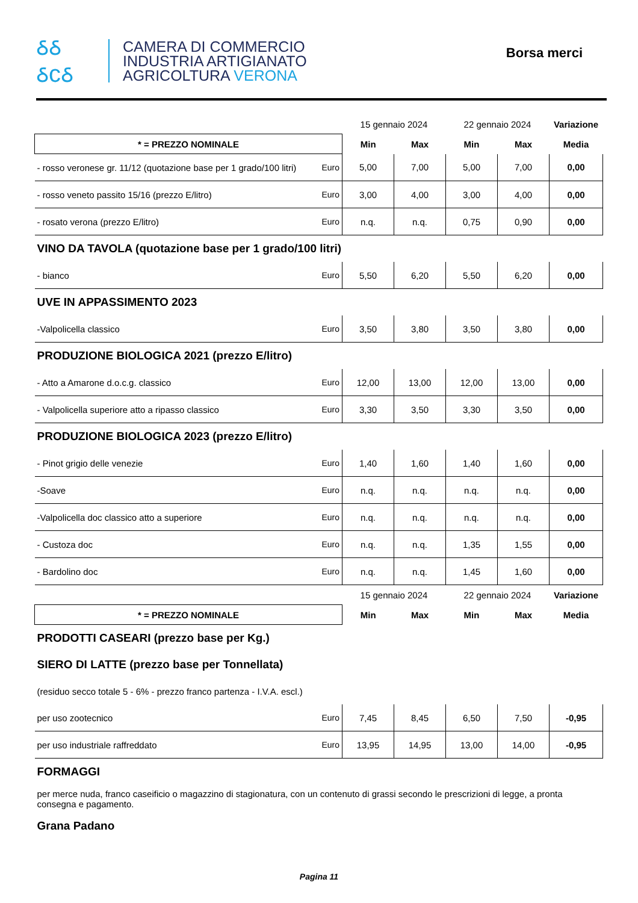ઠઠ
ઠcઠ
CAMERA DI COMMERCIO
INDUSTRIA ARTIGIANATO
AGRICOLTURA VERONA
Borsa merci
| | | 15 gennaio 2024 | | 22 gennaio 2024 | | Variazione |
| --- | --- | --- | --- | --- | --- | --- |
| * = PREZZO NOMINALE | | Min | Max | Min | Max | Media |
| - rosso veronese gr. 11/12 (quotazione base per 1 grado/100 litri) | Euro | 5,00 | 7,00 | 5,00 | 7,00 | 0,00 |
| - rosso veneto passito 15/16 (prezzo E/litro) | Euro | 3,00 | 4,00 | 3,00 | 4,00 | 0,00 |
| - rosato verona (prezzo E/litro) | Euro | n.q. | n.q. | 0,75 | 0,90 | 0,00 |
| VINO DA TAVOLA (quotazione base per 1 grado/100 litri) | | | | | | |
| - bianco | Euro | 5,50 | 6,20 | 5,50 | 6,20 | 0,00 |
| UVE IN APPASSIMENTO 2023 | | | | | | |
| -Valpolicella classico | Euro | 3,50 | 3,80 | 3,50 | 3,80 | 0,00 |
| PRODUZIONE BIOLOGICA 2021 (prezzo E/litro) | | | | | | |
| - Atto a Amarone d.o.c.g. classico | Euro | 12,00 | 13,00 | 12,00 | 13,00 | 0,00 |
| - Valpolicella superiore atto a ripasso classico | Euro | 3,30 | 3,50 | 3,30 | 3,50 | 0,00 |
| PRODUZIONE BIOLOGICA 2023 (prezzo E/litro) | | | | | | |
| - Pinot grigio delle venezie | Euro | 1,40 | 1,60 | 1,40 | 1,60 | 0,00 |
| -Soave | Euro | n.q. | n.q. | n.q. | n.q. | 0,00 |
| -Valpolicella doc classico atto a superiore | Euro | n.q. | n.q. | n.q. | n.q. | 0,00 |
| - Custoza doc | Euro | n.q. | n.q. | 1,35 | 1,55 | 0,00 |
| - Bardolino doc | Euro | n.q. | n.q. | 1,45 | 1,60 | 0,00 |
| | | 15 gennaio 2024 | | 22 gennaio 2024 | | Variazione |
| * = PREZZO NOMINALE | | Min | Max | Min | Max | Media |
| PRODOTTI CASEARI (prezzo base per Kg.) | | | | | | |
| SIERO DI LATTE (prezzo base per Tonnellata) | | | | | | |
| (residuo secco totale 5 - 6% - prezzo franco partenza - I.V.A. escl.) | | | | | | |
| per uso zootecnico | Euro | 7,45 | 8,45 | 6,50 | 7,50 | -0,95 |
| per uso industriale raffreddato | Euro | 13,95 | 14,95 | 13,00 | 14,00 | -0,95 |
| FORMAGGI | | | | | | |
| per merce nuda, franco caseificio o magazzino di stagionatura, con un contenuto di grassi secondo le prescrizioni di legge, a pronta consegna e pagamento. | | | | | | |
| Grana Padano | | | | | | |
Pagina 11